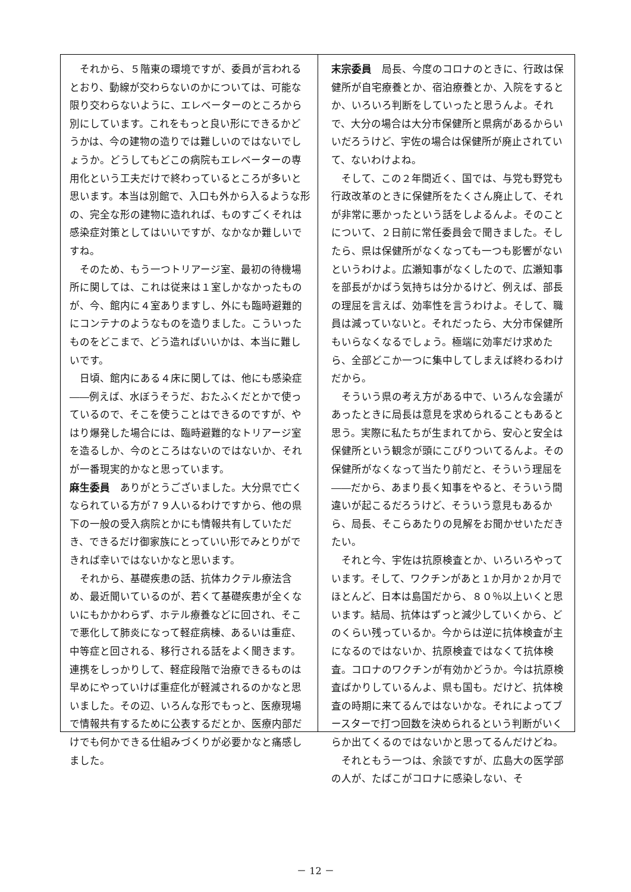それから、５階東の環境ですが、委員が言われるとおり、動線が交わらないのかについては、可能な限り交わらないように、エレベーターのところから別にしています。これをもっと良い形にできるかどうかは、今の建物の造りでは難しいのではないでしょうか。どうしてもどこの病院もエレベーターの専用化という工夫だけで終わっているところが多いと思います。本当は別館で、入口も外から入るような形の、完全な形の建物に造れれば、ものすごくそれは感染症対策としてはいいですが、なかなか難しいですね。
そのため、もう一つトリアージ室、最初の待機場所に関しては、これは従来は１室しかなかったものが、今、館内に４室ありますし、外にも臨時避難的にコンテナのようなものを造りました。こういったものをどこまで、どう造ればいいかは、本当に難しいです。
日頃、館内にある４床に関しては、他にも感染症――例えば、水ぼうそうだ、おたふくだとかで使っているので、そこを使うことはできるのですが、やはり爆発した場合には、臨時避難的なトリアージ室を造るしか、今のところはないのではないか、それが一番現実的かなと思っています。
麻生委員　ありがとうございました。大分県で亡くなられている方が７９人いるわけですから、他の県下の一般の受入病院とかにも情報共有していただき、できるだけ御家族にとっていい形でみとりができれば幸いではないかなと思います。
それから、基礎疾患の話、抗体カクテル療法含め、最近聞いているのが、若くて基礎疾患が全くないにもかかわらず、ホテル療養などに回され、そこで悪化して肺炎になって軽症病棟、あるいは重症、中等症と回される、移行される話をよく聞きます。連携をしっかりして、軽症段階で治療できるものは早めにやっていけば重症化が軽減されるのかなと思いました。その辺、いろんな形でもっと、医療現場で情報共有するために公表するだとか、医療内部だけでも何かできる仕組みづくりが必要かなと痛感しました。
末宗委員　局長、今度のコロナのときに、行政は保健所が自宅療養とか、宿泊療養とか、入院をするとか、いろいろ判断をしていったと思うんよ。それで、大分の場合は大分市保健所と県病があるからいいだろうけど、宇佐の場合は保健所が廃止されていて、ないわけよね。
そして、この２年間近く、国では、与党も野党も行政改革のときに保健所をたくさん廃止して、それが非常に悪かったという話をしよるんよ。そのことについて、２日前に常任委員会で聞きました。そしたら、県は保健所がなくなっても一つも影響がないというわけよ。広瀬知事がなくしたので、広瀬知事を部長がかばう気持ちは分かるけど、例えば、部長の理屈を言えば、効率性を言うわけよ。そして、職員は減っていないと。それだったら、大分市保健所もいらなくなるでしょう。極端に効率だけ求めたら、全部どこか一つに集中してしまえば終わるわけだから。
そういう県の考え方がある中で、いろんな会議があったときに局長は意見を求められることもあると思う。実際に私たちが生まれてから、安心と安全は保健所という観念が頭にこびりついてるんよ。その保健所がなくなって当たり前だと、そういう理屈を――だから、あまり長く知事をやると、そういう間違いが起こるだろうけど、そういう意見もあるから、局長、そこらあたりの見解をお聞かせいただきたい。
それと今、宇佐は抗原検査とか、いろいろやっています。そして、ワクチンがあと１か月か２か月でほとんど、日本は島国だから、８０％以上いくと思います。結局、抗体はずっと減少していくから、どのくらい残っているか。今からは逆に抗体検査が主になるのではないか、抗原検査ではなくて抗体検査。コロナのワクチンが有効かどうか。今は抗原検査ばかりしているんよ、県も国も。だけど、抗体検査の時期に来てるんではないかな。それによってブースターで打つ回数を決められるという判断がいくらか出てくるのではないかと思ってるんだけどね。
それともう一つは、余談ですが、広島大の医学部の人が、たばこがコロナに感染しない、そ
－ 12 －